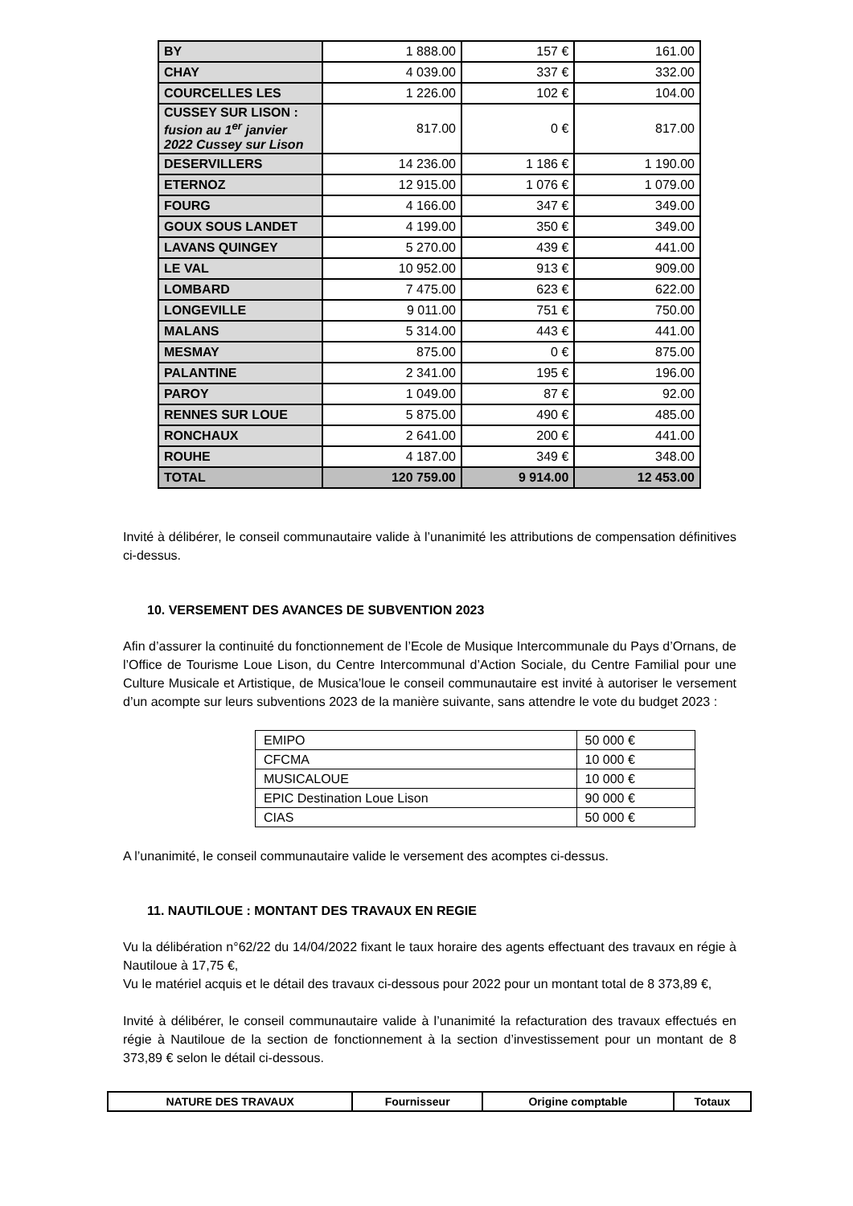| BY | 1 888.00 | 157 € | 161.00 |
| CHAY | 4 039.00 | 337 € | 332.00 |
| COURCELLES LES | 1 226.00 | 102 € | 104.00 |
| CUSSEY SUR LISON : fusion au 1<sup>er</sup> janvier 2022 Cussey sur Lison | 817.00 | 0 € | 817.00 |
| DESERVILLERS | 14 236.00 | 1 186 € | 1 190.00 |
| ETERNOZ | 12 915.00 | 1 076 € | 1 079.00 |
| FOURG | 4 166.00 | 347 € | 349.00 |
| GOUX SOUS LANDET | 4 199.00 | 350 € | 349.00 |
| LAVANS QUINGEY | 5 270.00 | 439 € | 441.00 |
| LE VAL | 10 952.00 | 913 € | 909.00 |
| LOMBARD | 7 475.00 | 623 € | 622.00 |
| LONGEVILLE | 9 011.00 | 751 € | 750.00 |
| MALANS | 5 314.00 | 443 € | 441.00 |
| MESMAY | 875.00 | 0 € | 875.00 |
| PALANTINE | 2 341.00 | 195 € | 196.00 |
| PAROY | 1 049.00 | 87 € | 92.00 |
| RENNES SUR LOUE | 5 875.00 | 490 € | 485.00 |
| RONCHAUX | 2 641.00 | 200 € | 441.00 |
| ROUHE | 4 187.00 | 349 € | 348.00 |
| TOTAL | 120 759.00 | 9 914.00 | 12 453.00 |
Invité à délibérer, le conseil communautaire valide à l’unanimité les attributions de compensation définitives ci-dessus.
10. VERSEMENT DES AVANCES DE SUBVENTION 2023
Afin d’assurer la continuité du fonctionnement de l’Ecole de Musique Intercommunale du Pays d’Ornans, de l’Office de Tourisme Loue Lison, du Centre Intercommunal d’Action Sociale, du Centre Familial pour une Culture Musicale et Artistique, de Musica’loue le conseil communautaire est invité à autoriser le versement d’un acompte sur leurs subventions 2023 de la manière suivante, sans attendre le vote du budget 2023 :
| EMIPO | 50 000 € |
| CFCMA | 10 000 € |
| MUSICALOUE | 10 000 € |
| EPIC Destination Loue Lison | 90 000 € |
| CIAS | 50 000 € |
A l’unanimité, le conseil communautaire valide le versement des acomptes ci-dessus.
11. NAUTILOUE : MONTANT DES TRAVAUX EN REGIE
Vu la délibération n°62/22 du 14/04/2022 fixant le taux horaire des agents effectuant des travaux en régie à Nautiloue à 17,75 €,
Vu le matériel acquis et le détail des travaux ci-dessous pour 2022 pour un montant total de 8 373,89 €,
Invité à délibérer, le conseil communautaire valide à l’unanimité la refacturation des travaux effectués en régie à Nautiloue de la section de fonctionnement à la section d’investissement pour un montant de 8 373,89 € selon le détail ci-dessous.
| NATURE DES TRAVAUX | Fournisseur | Origine comptable | Totaux |
| --- | --- | --- | --- |